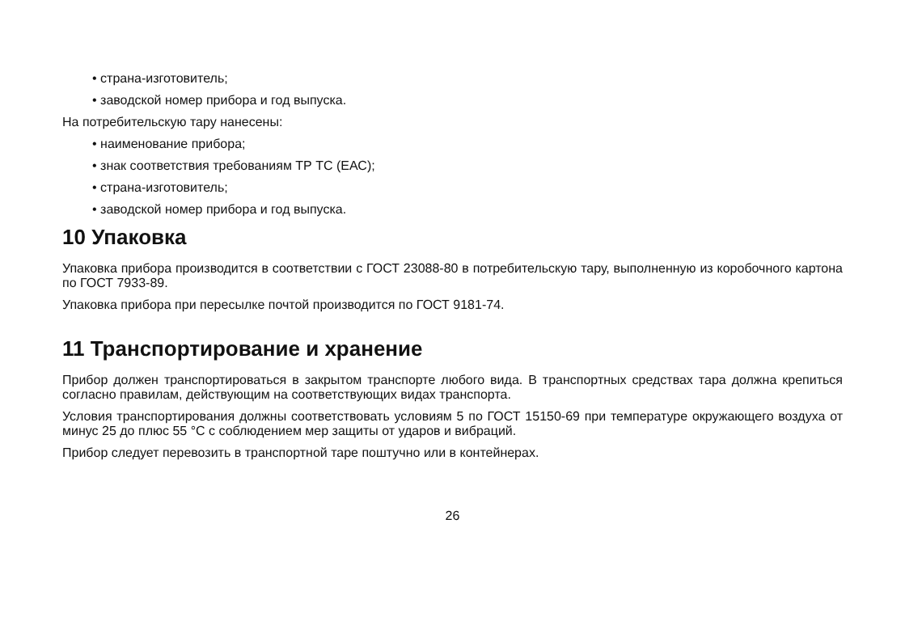• страна-изготовитель;
• заводской номер прибора и год выпуска.
На потребительскую тару нанесены:
• наименование прибора;
• знак соответствия требованиям ТР ТС (ЕАС);
• страна-изготовитель;
• заводской номер прибора и год выпуска.
10 Упаковка
Упаковка прибора производится в соответствии с ГОСТ 23088-80 в потребительскую тару, выполненную из коробочного картона по ГОСТ 7933-89.
Упаковка прибора при пересылке почтой производится по ГОСТ 9181-74.
11 Транспортирование и хранение
Прибор должен транспортироваться в закрытом транспорте любого вида. В транспортных средствах тара должна крепиться согласно правилам, действующим на соответствующих видах транспорта.
Условия транспортирования должны соответствовать условиям 5 по ГОСТ 15150-69 при температуре окружающего воздуха от минус 25 до плюс 55 °C с соблюдением мер защиты от ударов и вибраций.
Прибор следует перевозить в транспортной таре поштучно или в контейнерах.
26